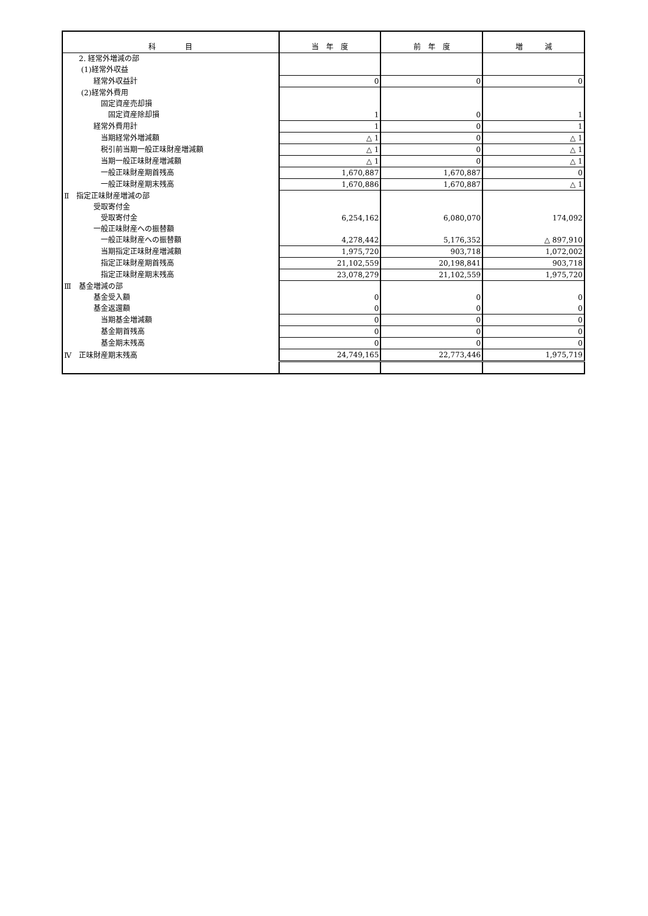| 科 目 | 当 年 度 | 前 年 度 | 増 減 |
| --- | --- | --- | --- |
| 2. 経常外増減の部 | | | |
| (1)経常外収益 | | | |
| 経常外収益計 | 0 | 0 | 0 |
| (2)経常外費用 | | | |
| 固定資産売却損 | | | |
| 固定資産除却損 | 1 | 0 | 1 |
| 経常外費用計 | 1 | 0 | 1 |
| 当期経常外増減額 | △ 1 | 0 | △ 1 |
| 税引前当期一般正味財産増減額 | △ 1 | 0 | △ 1 |
| 当期一般正味財産増減額 | △ 1 | 0 | △ 1 |
| 一般正味財産期首残高 | 1,670,887 | 1,670,887 | 0 |
| 一般正味財産期末残高 | 1,670,886 | 1,670,887 | △ 1 |
| Ⅱ 指定正味財産増減の部 | | | |
| 受取寄付金 | | | |
| 受取寄付金 | 6,254,162 | 6,080,070 | 174,092 |
| 一般正味財産への振替額 | | | |
| 一般正味財産への振替額 | 4,278,442 | 5,176,352 | △ 897,910 |
| 当期指定正味財産増減額 | 1,975,720 | 903,718 | 1,072,002 |
| 指定正味財産期首残高 | 21,102,559 | 20,198,841 | 903,718 |
| 指定正味財産期末残高 | 23,078,279 | 21,102,559 | 1,975,720 |
| Ⅲ 基金増減の部 | | | |
| 基金受入額 | 0 | 0 | 0 |
| 基金返還額 | 0 | 0 | 0 |
| 当期基金増減額 | 0 | 0 | 0 |
| 基金期首残高 | 0 | 0 | 0 |
| 基金期末残高 | 0 | 0 | 0 |
| Ⅳ 正味財産期末残高 | 24,749,165 | 22,773,446 | 1,975,719 |